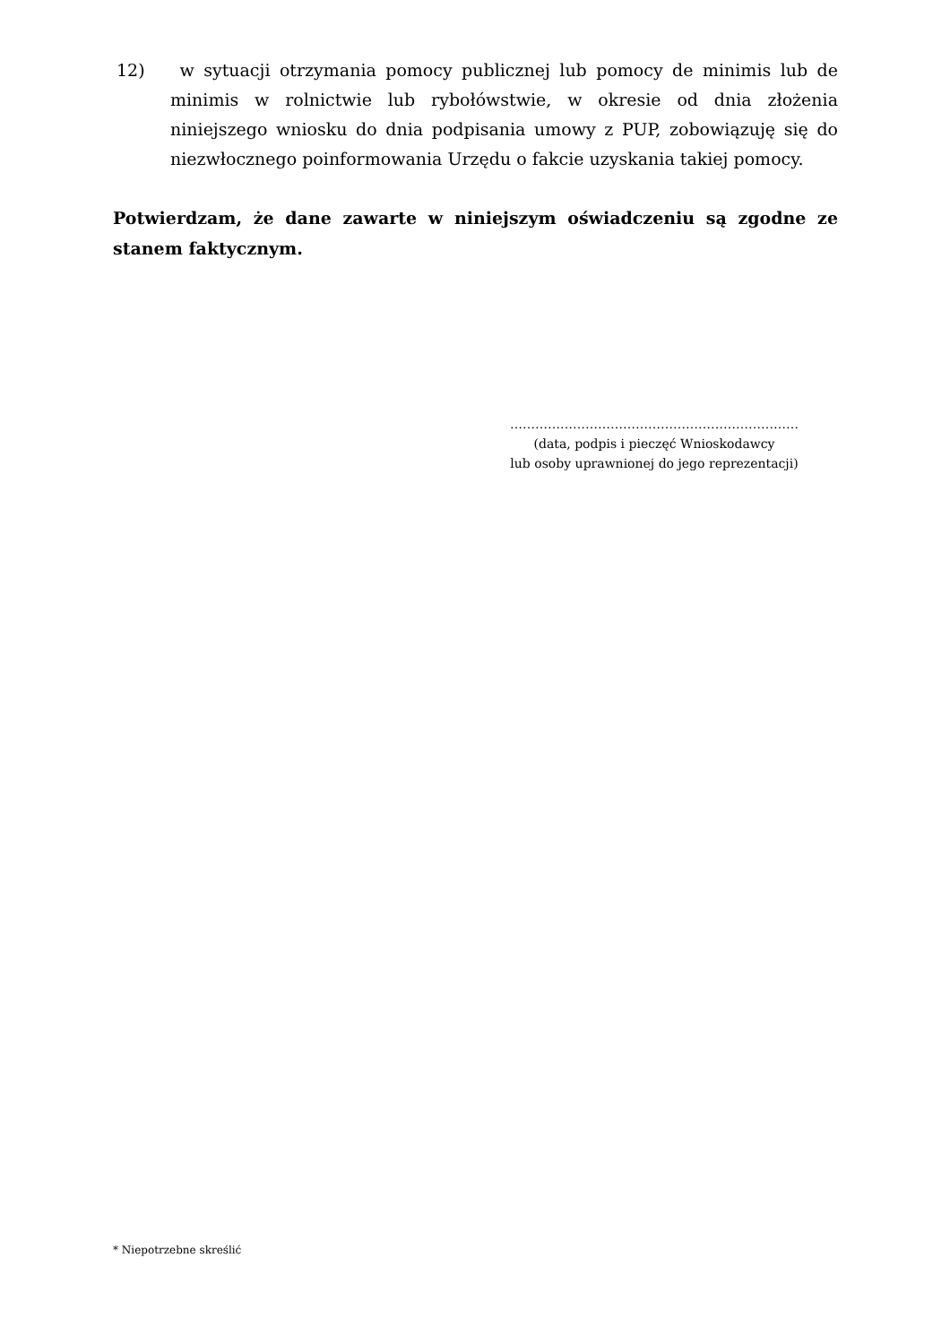12) w sytuacji otrzymania pomocy publicznej lub pomocy de minimis lub de minimis w rolnictwie lub rybołówstwie, w okresie od dnia złożenia niniejszego wniosku do dnia podpisania umowy z PUP, zobowiązuję się do niezwłocznego poinformowania Urzędu o fakcie uzyskania takiej pomocy.
Potwierdzam, że dane zawarte w niniejszym oświadczeniu są zgodne ze stanem faktycznym.
……………………………………………………………
(data, podpis i pieczęć Wnioskodawcy
lub osoby uprawnionej do jego reprezentacji)
* Niepotrzebne skreślić